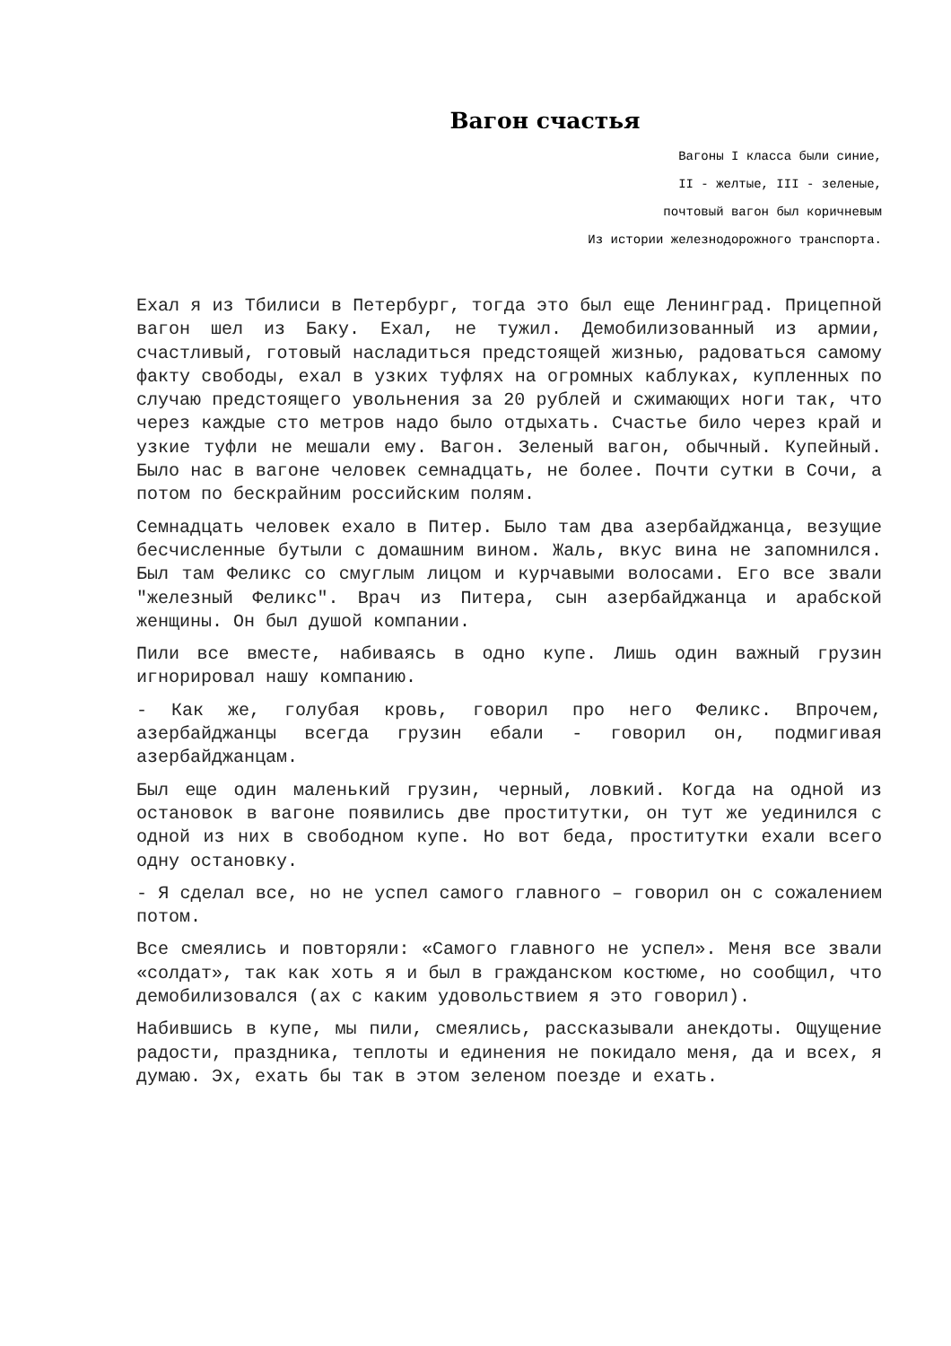Вагон счастья
Вагоны I класса были синие,
II - желтые, III - зеленые,
почтовый вагон был коричневым
Из истории железнодорожного транспорта.
Ехал я из Тбилиси в Петербург, тогда это был еще Ленинград. Прицепной вагон шел из Баку. Ехал, не тужил. Демобилизованный из армии, счастливый, готовый насладиться предстоящей жизнью, радоваться самому факту свободы, ехал в узких туфлях на огромных каблуках, купленных по случаю предстоящего увольнения за 20 рублей и сжимающих ноги так, что через каждые сто метров надо было отдыхать. Счастье било через край и узкие туфли не мешали ему. Вагон. Зеленый вагон, обычный. Купейный. Было нас в вагоне человек семнадцать, не более. Почти сутки в Сочи, а потом по бескрайним российским полям.
Семнадцать человек ехало в Питер. Было там два азербайджанца, везущие бесчисленные бутыли с домашним вином. Жаль, вкус вина не запомнился. Был там Феликс со смуглым лицом и курчавыми волосами. Его все звали "железный Феликс". Врач из Питера, сын азербайджанца и арабской женщины. Он был душой компании.
Пили все вместе, набиваясь в одно купе. Лишь один важный грузин игнорировал нашу компанию.
- Как же, голубая кровь, говорил про него Феликс. Впрочем, азербайджанцы всегда грузин ебали - говорил он, подмигивая азербайджанцам.
Был еще один маленький грузин, черный, ловкий. Когда на одной из остановок в вагоне появились две проститутки, он тут же уединился с одной из них в свободном купе. Но вот беда, проститутки ехали всего одну остановку.
- Я сделал все, но не успел самого главного – говорил он с сожалением потом.
Все смеялись и повторяли: «Самого главного не успел». Меня все звали «солдат», так как хоть я и был в гражданском костюме, но сообщил, что демобилизовался (ах с каким удовольствием я это говорил).
Набившись в купе, мы пили, смеялись, рассказывали анекдоты. Ощущение радости, праздника, теплоты и единения не покидало меня, да и всех, я думаю. Эх, ехать бы так в этом зеленом поезде и ехать.